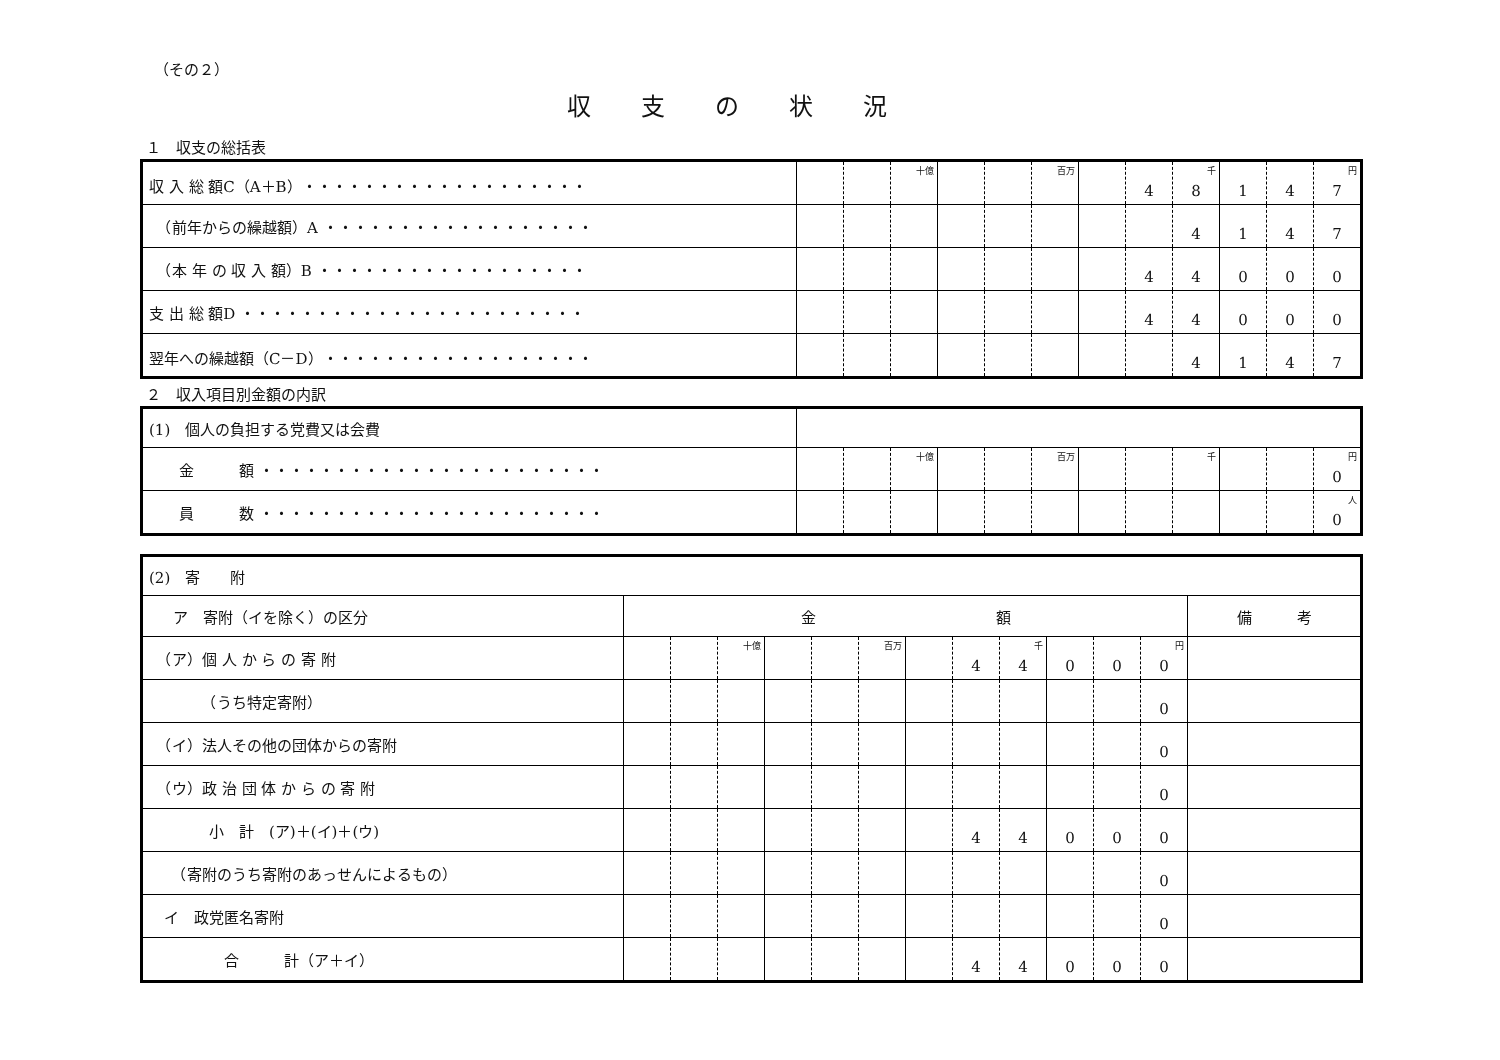（その２）
収支の状況
１　収支の総括表
| 収 入 総 額C（A＋B）・・・・・・・・・・・・・・・・・・・ | | | <sup>十億</sup> | | | <sup>百万</sup> | | 4 | 8<sup>千</sup> | 1 | 4 | 7<sup>円</sup> |
| （前年からの繰越額）A ・・・・・・・・・・・・・・・・・・ | | | | | | | | | 4 | 1 | 4 | 7 |
| （本 年 の 収 入 額）B ・・・・・・・・・・・・・・・・・・ | | | | | | | | 4 | 4 | 0 | 0 | 0 |
| 支 出 総 額D ・・・・・・・・・・・・・・・・・・・・・・・ | | | | | | | | 4 | 4 | 0 | 0 | 0 |
| 翌年への繰越額（C－D）・・・・・・・・・・・・・・・・・・ | | | | | | | | | 4 | 1 | 4 | 7 |
２　収入項目別金額の内訳
| (1) 個人の負担する党費又は会費 | | | | | | | | | | | | |
| 金 額 ・・・・・・・・・・・・・・・・・・・・・・・ | | | <sup>十億</sup> | | | <sup>百万</sup> | | | <sup>千</sup> | | | 0<sup>円</sup> |
| 員 数 ・・・・・・・・・・・・・・・・・・・・・・・ | | | | | | | | | | | | 0<sup>人</sup> |
| (2) 寄 附 | | | | | | | | | | | | | |
| ア 寄附（イを除く）の区分 | 金 額 | | | | | | | | | | | | 備 考 |
| （ア）個 人 か ら の 寄 附 | | | <sup>十億</sup> | | | <sup>百万</sup> | | 4 | 4<sup>千</sup> | 0 | 0 | 0<sup>円</sup> | |
| （うち特定寄附） | | | | | | | | | | | | 0 | |
| （イ）法人その他の団体からの寄附 | | | | | | | | | | | | 0 | |
| （ウ）政 治 団 体 か ら の 寄 附 | | | | | | | | | | | | 0 | |
| 小 計 (ア)＋(イ)＋(ウ) | | | | | | | | 4 | 4 | 0 | 0 | 0 | |
| （寄附のうち寄附のあっせんによるもの） | | | | | | | | | | | | 0 | |
| イ 政党匿名寄附 | | | | | | | | | | | | 0 | |
| 合 計（ア＋イ） | | | | | | | | 4 | 4 | 0 | 0 | 0 | |